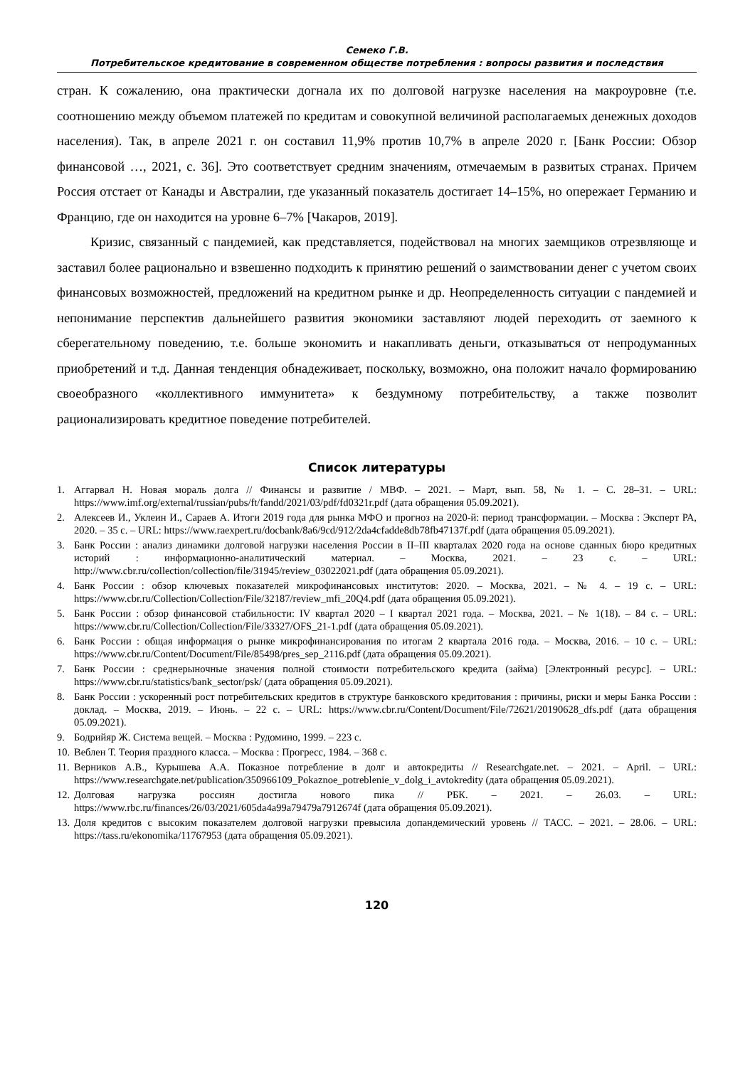Семеко Г.В.
Потребительское кредитование в современном обществе потребления : вопросы развития и последствия
стран. К сожалению, она практически догнала их по долговой нагрузке населения на макроуровне (т.е. соотношению между объемом платежей по кредитам и совокупной величиной располагаемых денежных доходов населения). Так, в апреле 2021 г. он составил 11,9% против 10,7% в апреле 2020 г. [Банк России: Обзор финансовой …, 2021, с. 36]. Это соответствует средним значениям, отмечаемым в развитых странах. Причем Россия отстает от Канады и Австралии, где указанный показатель достигает 14–15%, но опережает Германию и Францию, где он находится на уровне 6–7% [Чакаров, 2019].
Кризис, связанный с пандемией, как представляется, подействовал на многих заемщиков отрезвляюще и заставил более рационально и взвешенно подходить к принятию решений о заимствовании денег с учетом своих финансовых возможностей, предложений на кредитном рынке и др. Неопределенность ситуации с пандемией и непонимание перспектив дальнейшего развития экономики заставляют людей переходить от заемного к сберегательному поведению, т.е. больше экономить и накапливать деньги, отказываться от непродуманных приобретений и т.д. Данная тенденция обнадеживает, поскольку, возможно, она положит начало формированию своеобразного «коллективного иммунитета» к бездумному потребительству, а также позволит рационализировать кредитное поведение потребителей.
Список литературы
1. Аггарвал Н. Новая мораль долга // Финансы и развитие / МВФ. – 2021. – Март, вып. 58, № 1. – С. 28–31. – URL: https://www.imf.org/external/russian/pubs/ft/fandd/2021/03/pdf/fd0321r.pdf (дата обращения 05.09.2021).
2. Алексеев И., Уклеин И., Сараев А. Итоги 2019 года для рынка МФО и прогноз на 2020-й: период трансформации. – Москва : Эксперт РА, 2020. – 35 с. – URL: https://www.raexpert.ru/docbank/8a6/9cd/912/2da4cfadde8db78fb47137f.pdf (дата обращения 05.09.2021).
3. Банк России : анализ динамики долговой нагрузки населения России в II–III кварталах 2020 года на основе сданных бюро кредитных историй : информационно-аналитический материал. – Москва, 2021. – 23 с. – URL: http://www.cbr.ru/collection/collection/file/31945/review_03022021.pdf (дата обращения 05.09.2021).
4. Банк России : обзор ключевых показателей микрофинансовых институтов: 2020. – Москва, 2021. – № 4. – 19 с. – URL: https://www.cbr.ru/Collection/Collection/File/32187/review_mfi_20Q4.pdf (дата обращения 05.09.2021).
5. Банк России : обзор финансовой стабильности: IV квартал 2020 – I квартал 2021 года. – Москва, 2021. – № 1(18). – 84 с. – URL: https://www.cbr.ru/Collection/Collection/File/33327/OFS_21-1.pdf (дата обращения 05.09.2021).
6. Банк России : общая информация о рынке микрофинансирования по итогам 2 квартала 2016 года. – Москва, 2016. – 10 с. – URL: https://www.cbr.ru/Content/Document/File/85498/pres_sep_2116.pdf (дата обращения 05.09.2021).
7. Банк России : среднерыночные значения полной стоимости потребительского кредита (займа) [Электронный ресурс]. – URL: https://www.cbr.ru/statistics/bank_sector/psk/ (дата обращения 05.09.2021).
8. Банк России : ускоренный рост потребительских кредитов в структуре банковского кредитования : причины, риски и меры Банка России : доклад. – Москва, 2019. – Июнь. – 22 с. – URL: https://www.cbr.ru/Content/Document/File/72621/20190628_dfs.pdf (дата обращения 05.09.2021).
9. Бодрийяр Ж. Система вещей. – Москва : Рудомино, 1999. – 223 с.
10. Веблен Т. Теория праздного класса. – Москва : Прогресс, 1984. – 368 с.
11. Верников А.В., Курышева А.А. Показное потребление в долг и автокредиты // Researchgate.net. – 2021. – April. – URL: https://www.researchgate.net/publication/350966109_Pokaznoe_potreblenie_v_dolg_i_avtokredity (дата обращения 05.09.2021).
12. Долговая нагрузка россиян достигла нового пика // РБК. – 2021. – 26.03. – URL: https://www.rbc.ru/finances/26/03/2021/605da4a99a79479a7912674f (дата обращения 05.09.2021).
13. Доля кредитов с высоким показателем долговой нагрузки превысила допандемический уровень // ТАСС. – 2021. – 28.06. – URL: https://tass.ru/ekonomika/11767953 (дата обращения 05.09.2021).
120